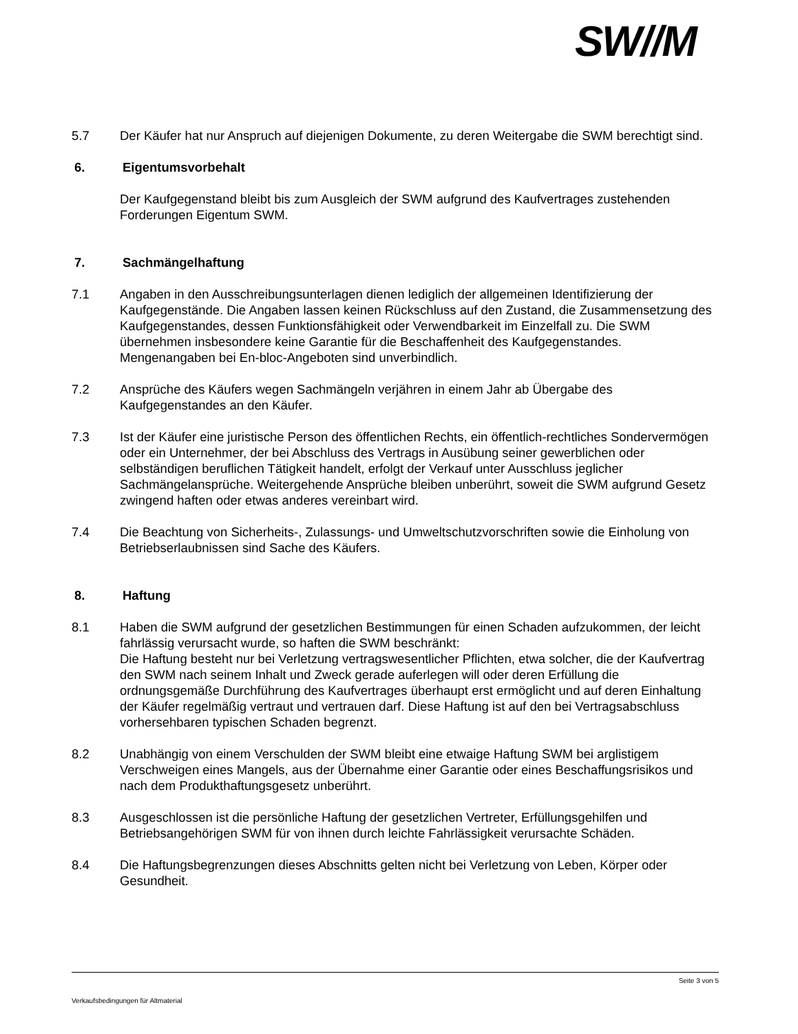SW//M
5.7 Der Käufer hat nur Anspruch auf diejenigen Dokumente, zu deren Weitergabe die SWM berechtigt sind.
6. Eigentumsvorbehalt
Der Kaufgegenstand bleibt bis zum Ausgleich der SWM aufgrund des Kaufvertrages zustehenden Forderungen Eigentum SWM.
7. Sachmängelhaftung
7.1 Angaben in den Ausschreibungsunterlagen dienen lediglich der allgemeinen Identifizierung der Kaufgegenstände. Die Angaben lassen keinen Rückschluss auf den Zustand, die Zusammensetzung des Kaufgegenstandes, dessen Funktionsfähigkeit oder Verwendbarkeit im Einzelfall zu. Die SWM übernehmen insbesondere keine Garantie für die Beschaffenheit des Kaufgegenstandes. Mengenangaben bei En-bloc-Angeboten sind unverbindlich.
7.2 Ansprüche des Käufers wegen Sachmängeln verjähren in einem Jahr ab Übergabe des Kaufgegenstandes an den Käufer.
7.3 Ist der Käufer eine juristische Person des öffentlichen Rechts, ein öffentlich-rechtliches Sondervermögen oder ein Unternehmer, der bei Abschluss des Vertrags in Ausübung seiner gewerblichen oder selbständigen beruflichen Tätigkeit handelt, erfolgt der Verkauf unter Ausschluss jeglicher Sachmängelansprüche. Weitergehende Ansprüche bleiben unberührt, soweit die SWM aufgrund Gesetz zwingend haften oder etwas anderes vereinbart wird.
7.4 Die Beachtung von Sicherheits-, Zulassungs- und Umweltschutzvorschriften sowie die Einholung von Betriebserlaubnissen sind Sache des Käufers.
8. Haftung
8.1 Haben die SWM aufgrund der gesetzlichen Bestimmungen für einen Schaden aufzukommen, der leicht fahrlässig verursacht wurde, so haften die SWM beschränkt:
Die Haftung besteht nur bei Verletzung vertragswesentlicher Pflichten, etwa solcher, die der Kaufvertrag den SWM nach seinem Inhalt und Zweck gerade auferlegen will oder deren Erfüllung die ordnungsgemäße Durchführung des Kaufvertrages überhaupt erst ermöglicht und auf deren Einhaltung der Käufer regelmäßig vertraut und vertrauen darf. Diese Haftung ist auf den bei Vertragsabschluss vorhersehbaren typischen Schaden begrenzt.
8.2 Unabhängig von einem Verschulden der SWM bleibt eine etwaige Haftung SWM bei arglistigem Verschweigen eines Mangels, aus der Übernahme einer Garantie oder eines Beschaffungsrisikos und nach dem Produkthaftungsgesetz unberührt.
8.3 Ausgeschlossen ist die persönliche Haftung der gesetzlichen Vertreter, Erfüllungsgehilfen und Betriebsangehörigen SWM für von ihnen durch leichte Fahrlässigkeit verursachte Schäden.
8.4 Die Haftungsbegrenzungen dieses Abschnitts gelten nicht bei Verletzung von Leben, Körper oder Gesundheit.
Seite 3 von 5
Verkaufsbedingungen für Altmaterial